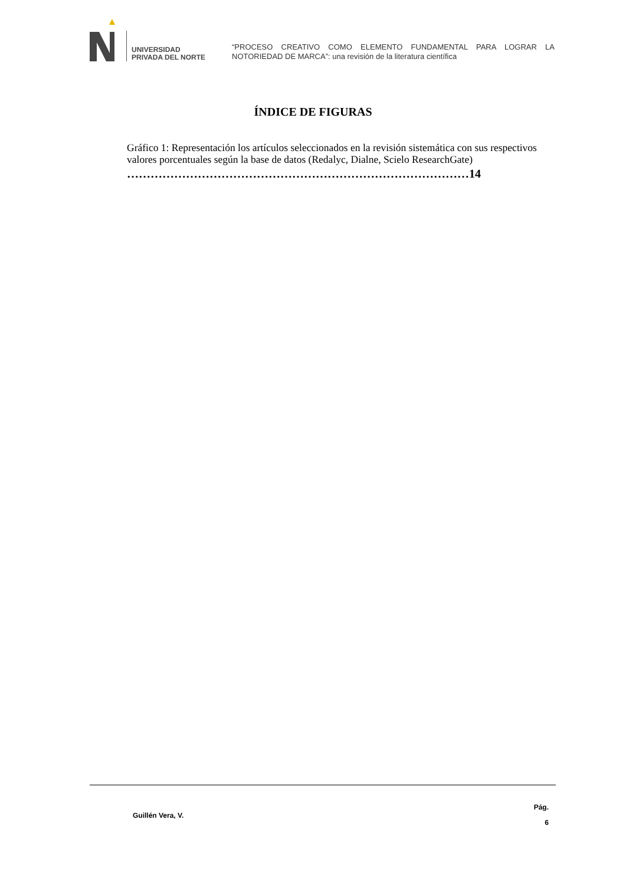UNIVERSIDAD
PRIVADA DEL NORTE
“PROCESO CREATIVO COMO ELEMENTO FUNDAMENTAL PARA LOGRAR LA NOTORIEDAD DE MARCA”: una revisión de la literatura científica
ÍNDICE DE FIGURAS
Gráfico 1: Representación los artículos seleccionados en la revisión sistemática con sus respectivos valores porcentuales según la base de datos (Redalyc, Dialne, Scielo ResearchGate)
……………………………………………………………………………14
Guillén Vera, V.
Pág.
6